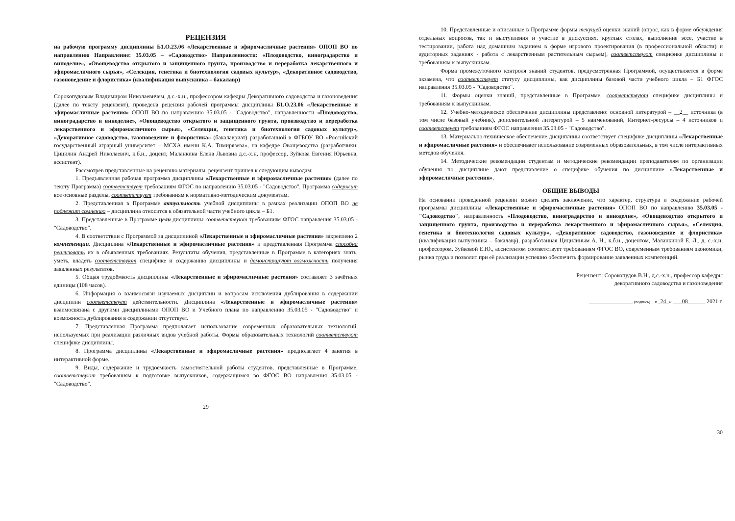РЕЦЕНЗИЯ
на рабочую программу дисциплины Б1.О.23.06 «Лекарственные и эфиромасличные растения» ОПОП ВО по направлению Направление: 35.03.05 – «Садоводство» Направленности: «Плодоводство, виноградарство и виноделие», «Овощеводство открытого и защищенного грунта, производство и переработка лекарственного и эфиромасличного сырья», «Селекция, генетика и биотехнология садовых культур», «Декоративное садоводство, газоноведение и флористика» (квалификация выпускника – бакалавр)
Сорокопудовым Владимиром Николаевичем, д.с.-х.н., профессором кафедры Декоративного садоводства и газоноведения (далее по тексту рецензент), проведена рецензия рабочей программы дисциплины Б1.О.23.06 «Лекарственные и эфиромасличные растения» ОПОП ВО по направлению 35.03.05 - "Садоводство", направленности «Плодоводство, виноградарство и виноделие», «Овощеводство открытого и защищенного грунта, производство и переработка лекарственного и эфиромасличного сырья», «Селекция, генетика и биотехнология садовых культур», «Декоративное садоводство, газоноведение и флористика» (бакалавриат) разработанной в ФГБОУ ВО «Российский государственный аграрный университет – МСХА имени К.А. Тимирязева», на кафедре Овощеводства (разработчики: Цицилин Андрей Николаевич, к.б.н., доцент, Маланкина Елена Львовна д.с.-х.н, профессор, Зуйкова Евгения Юрьевна, ассистент).
Рассмотрев представленные на рецензию материалы, рецензент пришел к следующим выводам:
1. Предъявленная рабочая программа дисциплины «Лекарственные и эфиромасличные растения» (далее по тексту Программа) соответствует требованиям ФГОС по направлению 35.03.05 - "Садоводство". Программа содержит все основные разделы, соответствует требованиям к нормативно-методическим документам.
2. Представленная в Программе актуальность учебной дисциплины в рамках реализации ОПОП ВО не подлежит сомнению – дисциплина относится к обязательной части учебного цикла – Б1.
3. Представленные в Программе цели дисциплины соответствуют требованиям ФГОС направления 35.03.05 - "Садоводство".
4. В соответствии с Программой за дисциплиной «Лекарственные и эфиромасличные растения» закреплено 2 компетенции. Дисциплина «Лекарственные и эфиромасличные растения» и представленная Программа способна реализовать их в объявленных требованиях. Результаты обучения, представленные в Программе в категориях знать, уметь, владеть соответствуют специфике и содержанию дисциплины и демонстрируют возможность получения заявленных результатов.
5. Общая трудоёмкость дисциплины «Лекарственные и эфиромасличные растения» составляет 3 зачётных единицы (108 часов).
6. Информация о взаимосвязи изучаемых дисциплин и вопросам исключения дублирования в содержании дисциплин соответствует действительности. Дисциплина «Лекарственные и эфиромасличные растения» взаимосвязана с другими дисциплинами ОПОП ВО и Учебного плана по направлению 35.03.05 - "Садоводство" и возможность дублирования в содержании отсутствует.
7. Представленная Программа предполагает использование современных образовательных технологий, используемых при реализации различных видов учебной работы. Формы образовательных технологий соответствуют специфике дисциплины.
8. Программа дисциплины «Лекарственные и эфиромасличные растения» предполагает 4 занятия в интерактивной форме.
9. Виды, содержание и трудоёмкость самостоятельной работы студентов, представленные в Программе, соответствуют требованиям к подготовке выпускников, содержащимся во ФГОС ВО направления 35.03.05 - "Садоводство".
29
10. Представленные и описанные в Программе формы текущей оценки знаний (опрос, как в форме обсуждения отдельных вопросов, так и выступления и участие в дискуссиях, круглых столах, выполнение эссе, участие в тестировании, работа над домашним заданием в форме игрового проектирования (в профессиональной области) и аудиторных заданиях - работа с лекарственным растительным сырьём), соответствуют специфике дисциплины и требованиям к выпускникам.
Форма промежуточного контроля знаний студентов, предусмотренная Программой, осуществляется в форме экзамена, что соответствует статусу дисциплины, как дисциплины базовой части учебного цикла – Б1 ФГОС направления 35.03.05 - "Садоводство".
11. Формы оценки знаний, представленные в Программе, соответствуют специфике дисциплины и требованиям к выпускникам.
12. Учебно-методическое обеспечение дисциплины представлено: основной литературой – __2__ источника (в том числе базовый учебник), дополнительной литературой – 5 наименований, Интернет-ресурсы – 4 источников и соответствует требованиям ФГОС направления 35.03.05 - "Садоводство".
13. Материально-техническое обеспечение дисциплины соответствует специфике дисциплины «Лекарственные и эфиромасличные растения» и обеспечивает использование современных образовательных, в том числе интерактивных методов обучения.
14. Методические рекомендации студентам и методические рекомендации преподавателям по организации обучения по дисциплине дают представление о специфике обучения по дисциплине «Лекарственные и эфиромасличные растения».
ОБЩИЕ ВЫВОДЫ
На основании проведенной рецензии можно сделать заключение, что характер, структура и содержание рабочей программы дисциплины «Лекарственные и эфиромасличные растения» ОПОП ВО по направлению 35.03.05 - "Садоводство", направленность «Плодоводство, виноградарство и виноделие», «Овощеводство открытого и защищенного грунта, производство и переработка лекарственного и эфиромасличного сырья», «Селекция, генетика и биотехнология садовых культур», «Декоративное садоводство, газоноведение и флористика» (квалификация выпускника – бакалавр), разработанная Цицилиным А. Н., к.б.н., доцентом, Маланкиной Е. Л., д. с.-х.н, профессором, Зуйковой Е.Ю., ассистентом соответствует требованиям ФГОС ВО, современным требованиям экономики, рынка труда и позволит при её реализации успешно обеспечить формирование заявленных компетенций.
Рецензент: Сорокопудов В.Н., д.с.-х.н., профессор кафедры
декоративного садоводства и газоноведения
_______________ (подпись) «_24_» ___08______ 2021 г.
30